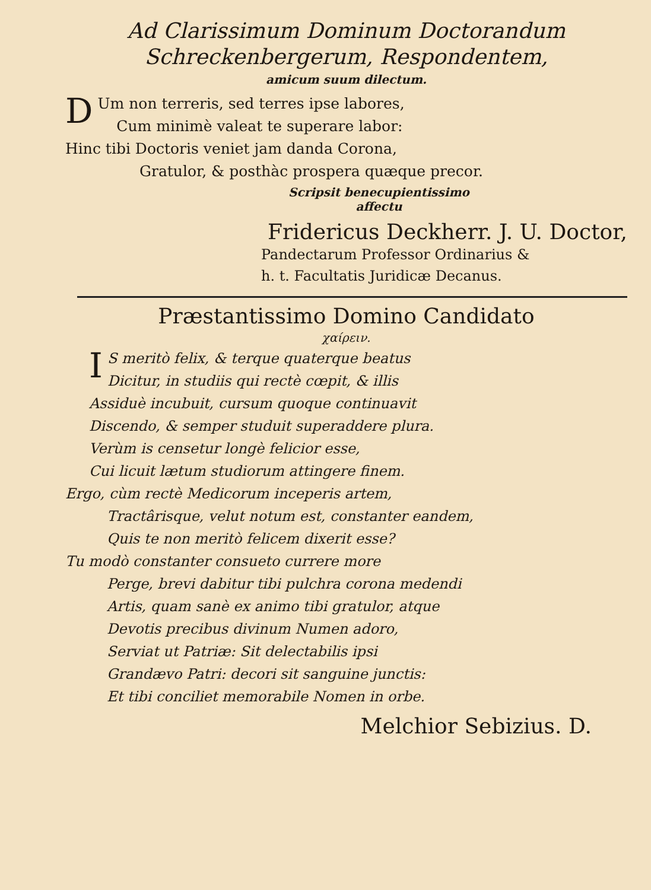Ad Clarissimum Dominum Doctorandum
Schreckenbergerum, Respondentem,
amicum suum dilectum.
DUm non terreris, sed terres ipse labores,
Cum minimè valeat te superare labor:
Hinc tibi Doctoris veniet jam danda Corona,
Gratulor, & posthàc prospera quæque precor.
Scripsit benecupientissimo
affectu
Fridericus Deckherr. J. U. Doctor,
Pandectarum Professor Ordinarius &
h. t. Facultatis Juridicæ Decanus.
Præstantissimo Domino Candidato
χαίρειν.
IS meritò felix, & terque quaterque beatus
Dicitur, in studiis qui rectè cœpit, & illis
Assiduè incubuit, cursum quoque continuavit
Discendo, & semper studuit superaddere plura.
Verùm is censetur longè felicior esse,
Cui licuit lætum studiorum attingere finem.
Ergo, cùm rectè Medicorum inceperis artem,
Tractârisque, velut notum est, constanter eandem,
Quis te non meritò felicem dixerit esse?
Tu modò constanter consueto currere more
Perge, brevi dabitur tibi pulchra corona medendi
Artis, quam sanè ex animo tibi gratulor, atque
Devotis precibus divinum Numen adoro,
Serviat ut Patriæ: Sit delectabilis ipsi
Grandævo Patri: decori sit sanguine junctis:
Et tibi conciliet memorabile Nomen in orbe.
Melchior Sebizius. D.